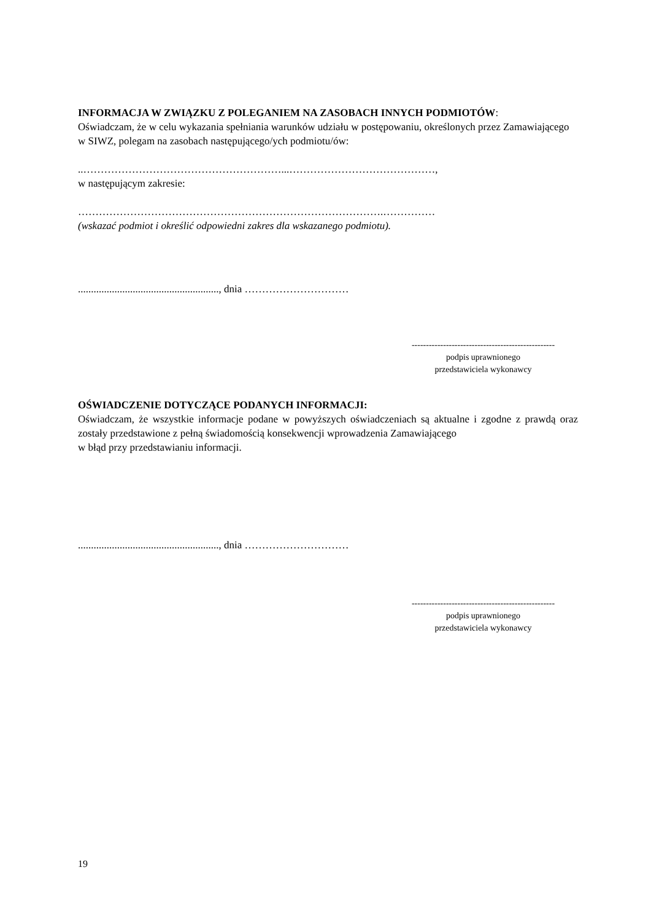INFORMACJA W ZWIĄZKU Z POLEGANIEM NA ZASOBACH INNYCH PODMIOTÓW:
Oświadczam, że w celu wykazania spełniania warunków udziału w postępowaniu, określonych przez Zamawiającego w SIWZ, polegam na zasobach następującego/ych podmiotu/ów:
..…………………………………………………...……………………………………,
w następującym zakresie:
…………………………………………………………………………….……………
(wskazać podmiot i określić odpowiedni zakres dla wskazanego podmiotu).
......................................................, dnia …………………………
--------------------------------------------------
podpis uprawnionego
przedstawiciela wykonawcy
OŚWIADCZENIE DOTYCZĄCE PODANYCH INFORMACJI:
Oświadczam, że wszystkie informacje podane w powyższych oświadczeniach są aktualne i zgodne z prawdą oraz zostały przedstawione z pełną świadomością konsekwencji wprowadzenia Zamawiającego
w błąd przy przedstawianiu informacji.
......................................................, dnia …………………………
--------------------------------------------------
podpis uprawnionego
przedstawiciela wykonawcy
19